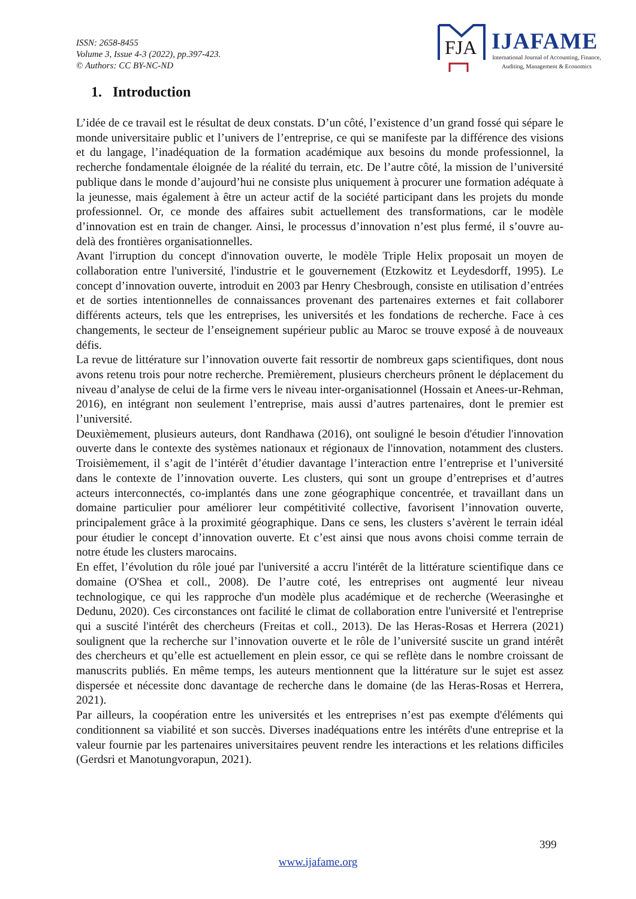ISSN: 2658-8455
Volume 3, Issue 4-3 (2022), pp.397-423.
© Authors: CC BY-NC-ND
FJA
IJAFAME
International Journal of Accounting, Finance, Auditing, Management & Economics
1. Introduction
L’idée de ce travail est le résultat de deux constats. D’un côté, l’existence d’un grand fossé qui sépare le monde universitaire public et l’univers de l’entreprise, ce qui se manifeste par la différence des visions et du langage, l’inadéquation de la formation académique aux besoins du monde professionnel, la recherche fondamentale éloignée de la réalité du terrain, etc. De l’autre côté, la mission de l’université publique dans le monde d’aujourd’hui ne consiste plus uniquement à procurer une formation adéquate à la jeunesse, mais également à être un acteur actif de la société participant dans les projets du monde professionnel. Or, ce monde des affaires subit actuellement des transformations, car le modèle d’innovation est en train de changer. Ainsi, le processus d’innovation n’est plus fermé, il s’ouvre au-delà des frontières organisationnelles.
Avant l'irruption du concept d'innovation ouverte, le modèle Triple Helix proposait un moyen de collaboration entre l'université, l'industrie et le gouvernement (Etzkowitz et Leydesdorff, 1995). Le concept d’innovation ouverte, introduit en 2003 par Henry Chesbrough, consiste en utilisation d’entrées et de sorties intentionnelles de connaissances provenant des partenaires externes et fait collaborer différents acteurs, tels que les entreprises, les universités et les fondations de recherche. Face à ces changements, le secteur de l’enseignement supérieur public au Maroc se trouve exposé à de nouveaux défis.
La revue de littérature sur l’innovation ouverte fait ressortir de nombreux gaps scientifiques, dont nous avons retenu trois pour notre recherche. Premièrement, plusieurs chercheurs prônent le déplacement du niveau d’analyse de celui de la firme vers le niveau inter-organisationnel (Hossain et Anees-ur-Rehman, 2016), en intégrant non seulement l’entreprise, mais aussi d’autres partenaires, dont le premier est l’université.
Deuxièmement, plusieurs auteurs, dont Randhawa (2016), ont souligné le besoin d'étudier l'innovation ouverte dans le contexte des systèmes nationaux et régionaux de l'innovation, notamment des clusters. Troisièmement, il s’agit de l’intérêt d’étudier davantage l’interaction entre l’entreprise et l’université dans le contexte de l’innovation ouverte. Les clusters, qui sont un groupe d’entreprises et d’autres acteurs interconnectés, co-implantés dans une zone géographique concentrée, et travaillant dans un domaine particulier pour améliorer leur compétitivité collective, favorisent l’innovation ouverte, principalement grâce à la proximité géographique. Dans ce sens, les clusters s’avèrent le terrain idéal pour étudier le concept d’innovation ouverte. Et c’est ainsi que nous avons choisi comme terrain de notre étude les clusters marocains.
En effet, l’évolution du rôle joué par l'université a accru l'intérêt de la littérature scientifique dans ce domaine (O'Shea et coll., 2008). De l’autre coté, les entreprises ont augmenté leur niveau technologique, ce qui les rapproche d'un modèle plus académique et de recherche (Weerasinghe et Dedunu, 2020). Ces circonstances ont facilité le climat de collaboration entre l'université et l'entreprise qui a suscité l'intérêt des chercheurs (Freitas et coll., 2013). De las Heras-Rosas et Herrera (2021) soulignent que la recherche sur l’innovation ouverte et le rôle de l’université suscite un grand intérêt des chercheurs et qu’elle est actuellement en plein essor, ce qui se reflète dans le nombre croissant de manuscrits publiés. En même temps, les auteurs mentionnent que la littérature sur le sujet est assez dispersée et nécessite donc davantage de recherche dans le domaine (de las Heras-Rosas et Herrera, 2021).
Par ailleurs, la coopération entre les universités et les entreprises n’est pas exempte d'éléments qui conditionnent sa viabilité et son succès. Diverses inadéquations entre les intérêts d'une entreprise et la valeur fournie par les partenaires universitaires peuvent rendre les interactions et les relations difficiles (Gerdsri et Manotungvorapun, 2021).
399
www.ijafame.org